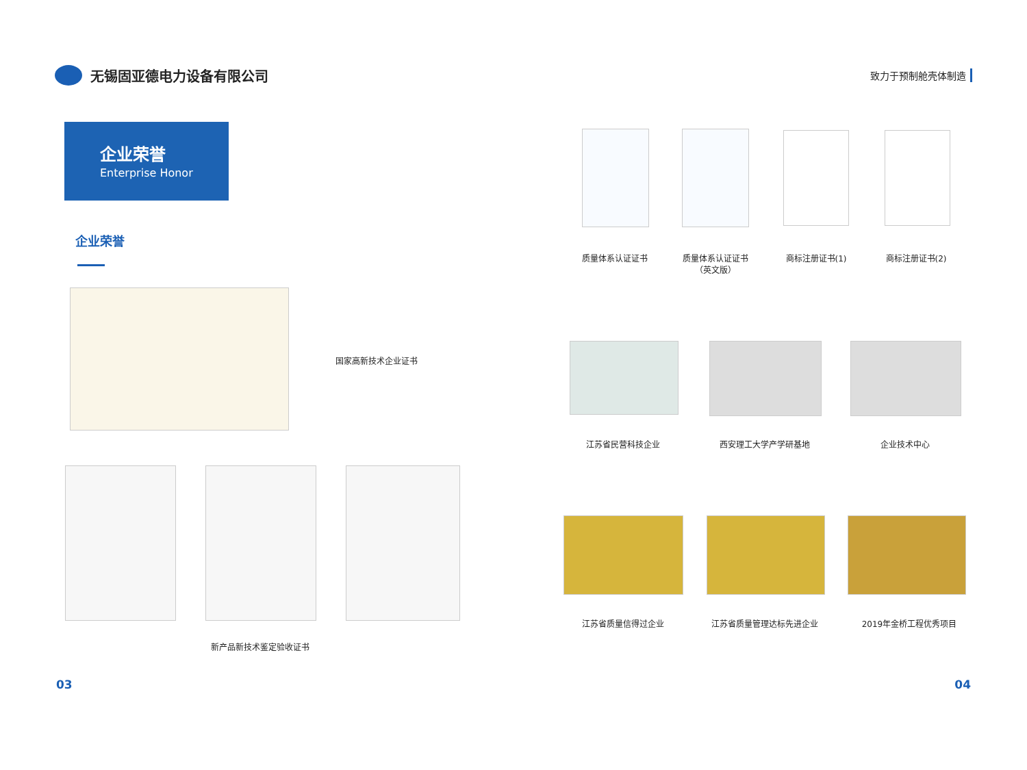无锡固亚德电力设备有限公司
致力于预制舱壳体制造
企业荣誉
Enterprise Honor
企业荣誉
国家高新技术企业证书
新产品新技术鉴定验收证书
质量体系认证证书
质量体系认证证书
（英文版）
商标注册证书(1) 商标注册证书(2)
江苏省民营科技企业 西安理工大学产学研基地 企业技术中心
江苏省质量信得过企业 江苏省质量管理达标先进企业 2019年金桥工程优秀项目
03 04